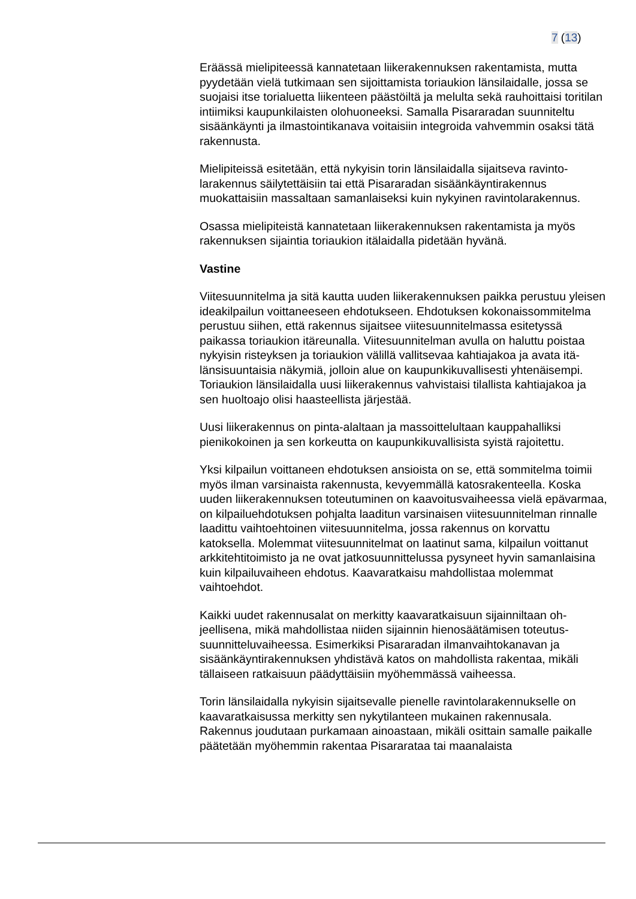7 (13)
Eräässä mielipiteessä kannatetaan liikerakennuksen rakentamista, mutta pyydetään vielä tutkimaan sen sijoittamista toriaukion länsi­laidalle, jossa se suojaisi itse torialuetta liikenteen päästöiltä ja melulta sekä rauhoittaisi toritilan intiimiksi kaupunkilaisten olohuoneeksi. Sa­malla Pisararadan suunniteltu sisäänkäynti ja ilmastointikanava voitai­siin integroida vahvemmin osaksi tätä rakennusta.
Mielipiteissä esitetään, että nykyisin torin länsilaidalla sijaitseva ravinto­larakennus säilytettäisiin tai että Pisararadan sisäänkäyntirakennus muokattaisiin massaltaan samanlaiseksi kuin nykyinen ravintolaraken­nus.
Osassa mielipiteistä kannatetaan liikerakennuksen rakentamista ja myös rakennuksen sijaintia toriaukion itälaidalla pidetään hyvänä.
Vastine
Viitesuunnitelma ja sitä kautta uuden liikerakennuksen paikka perustuu yleisen ideakilpailun voittaneeseen ehdotukseen. Ehdotuksen koko­naissommitelma perustuu siihen, että rakennus sijaitsee viitesuunnitel­massa esitetyssä paikassa toriaukion itäreunalla. Viitesuunnitelman avulla on haluttu poistaa nykyisin risteyksen ja toriaukion välillä vallitse­vaa kahtiajakoa ja avata itä-länsisuuntaisia näkymiä, jolloin alue on kaupunkikuvallisesti yhtenäisempi. Toriaukion länsilaidalla uusi liikera­kennus vahvistaisi tilallista kahtiajakoa ja sen huoltoajo olisi haasteel­lista järjestää.
Uusi liikerakennus on pinta-alaltaan ja massoittelultaan kauppahalliksi pienikokoinen ja sen korkeutta on kaupunkikuvallisista syistä rajoitettu.
Yksi kilpailun voittaneen ehdotuksen ansioista on se, että sommitelma toimii myös ilman varsinaista rakennusta, kevyemmällä katosraken­teella. Koska uuden liikerakennuksen toteutuminen on kaavoitusvai­heessa vielä epävarmaa, on kilpailuehdotuksen pohjalta laaditun varsi­naisen viitesuunnitelman rinnalle laadittu vaihtoehtoinen viitesuunni­telma, jossa rakennus on korvattu katoksella. Molemmat viitesuunnitel­mat on laatinut sama, kilpailun voittanut arkkitehtitoimisto ja ne ovat jat­kosuunnittelussa pysyneet hyvin samanlaisina kuin kilpailuvaiheen eh­dotus. Kaavaratkaisu mahdollistaa molemmat vaihtoehdot.
Kaikki uudet rakennusalat on merkitty kaavaratkaisuun sijainniltaan oh­jeellisena, mikä mahdollistaa niiden sijainnin hienosäätämisen toteutus­suunnitteluvaiheessa. Esimerkiksi Pisararadan ilmanvaihtokanavan ja sisäänkäyntirakennuksen yhdistävä katos on mahdollista rakentaa, mi­käli tällaiseen ratkaisuun päädyttäisiin myöhemmässä vaiheessa.
Torin länsilaidalla nykyisin sijaitsevalle pienelle ravintolarakennukselle on kaavaratkaisussa merkitty sen nykytilanteen mukainen rakennusala. Rakennus joudutaan purkamaan ainoastaan, mikäli osittain samalle paikalle päätetään myöhemmin rakentaa Pisararataa tai maanalaista